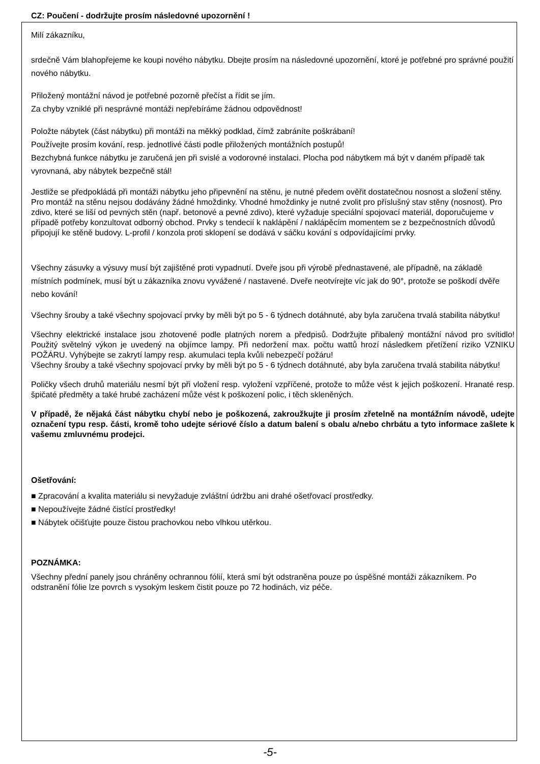CZ: Poučení - dodržujte prosím následovné upozornění !
Milí zákazníku,
srdečně Vám blahopřejeme ke koupi nového nábytku. Dbejte prosím na následovné upozornění, ktoré je potřebné pro správné použití nového nábytku.
Přiložený montážní návod je potřebné pozorně přečíst a řídit se jím.
Za chyby vzniklé při nesprávné montáži nepřebíráme žádnou odpovědnost!
Položte nábytek (část nábytku) při montáži na měkký podklad, čímž zabráníte poškrábaní!
Používejte prosím kování, resp. jednotlivé části podle přiložených montážních postupů!
Bezchybná funkce nábytku je zaručená jen při svislé a vodorovné instalaci. Plocha pod nábytkem má být v daném případě tak vyrovnaná, aby nábytek bezpečně stál!
Jestliže se předpokládá při montáži nábytku jeho připevnění na stěnu, je nutné předem ověřit dostatečnou nosnost a složení stěny. Pro montáž na stěnu nejsou dodávány žádné hmoždinky. Vhodné hmoždinky je nutné zvolit pro příslušný stav stěny (nosnost). Pro zdivo, které se liší od pevných stěn (např. betonové a pevné zdivo), které vyžaduje speciální spojovací materiál, doporučujeme v případě potřeby konzultovat odborný obchod. Prvky s tendecií k naklápění / naklápěcím momentem se z bezpečnostních důvodů připojují ke stěně budovy. L-profil / konzola proti sklopení se dodává v sáčku kování s odpovídajícími prvky.
Všechny zásuvky a výsuvy musí být zajištěné proti vypadnutí. Dveře jsou při výrobě přednastavené, ale případně, na základě místních podmínek, musí být u zákazníka znovu vyvážené / nastavené. Dveře neotvírejte víc jak do 90°, protože se poškodí dvěře nebo kování!
Všechny šrouby a také všechny spojovací prvky by měli být po 5 - 6 týdnech dotáhnuté, aby byla zaručena trvalá stabilita nábytku!
Všechny elektrické instalace jsou zhotovené podle platných norem a předpisů. Dodržujte přibalený montážní návod pro svítidlo! Použitý světelný výkon je uvedený na objímce lampy. Při nedoržení max. počtu wattů hrozí následkem přetížení riziko VZNIKU POŽÁRU. Vyhýbejte se zakrytí lampy resp. akumulaci tepla kvůli nebezpečí požáru!
Všechny šrouby a také všechny spojovací prvky by měli být po 5 - 6 týdnech dotáhnuté, aby byla zaručena trvalá stabilita nábytku!
Poličky všech druhů materiálu nesmí být při vložení resp. vyložení vzpříčené, protože to může vést k jejich poškození. Hranaté resp. špičaté předměty a také hrubé zacházení může vést k poškození polic, i těch skleněných.
V případě, že nějaká část nábytku chybí nebo je poškozená, zakroužkujte ji prosím zřetelně na montážním návodě, udejte označení typu resp. části, kromě toho udejte sériové číslo a datum balení s obalu a/nebo chrbátu a tyto informace zašlete k vašemu zmluvnému prodejci.
Ošetřování:
■ Zpracování a kvalita materiálu si nevyžaduje zvláštní údržbu ani drahé ošetřovací prostředky.
■ Nepoužívejte žádné čistící prostředky!
■ Nábytek očišťujte pouze čistou prachovkou nebo vlhkou utěrkou.
POZNÁMKA:
Všechny přední panely jsou chráněny ochrannou fólií, která smí být odstraněna pouze po úspěšné montáži zákazníkem. Po odstranění fólie lze povrch s vysokým leskem čistit pouze po 72 hodinách, viz péče.
-5-